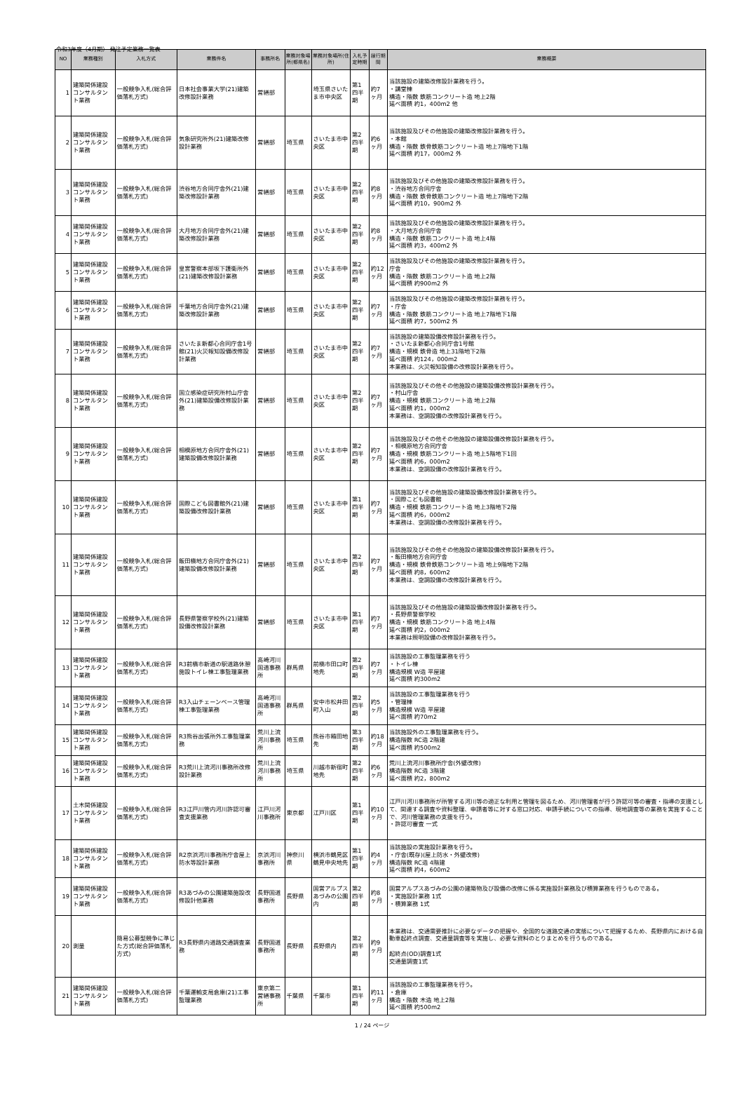令和3年度（4月期） 発注予定業務一覧表
| NO | 業務種別 | 入札方式 | 業務件名 | 事務所名 | 業務対象場所(都県名) | 業務対象場所(住所) | 入札予定時期 | 履行期間 | 業務概要 |
| --- | --- | --- | --- | --- | --- | --- | --- | --- | --- |
| 1 | 建築関係建設コンサルタント業務 | 一般競争入札(総合評価落札方式) | 日本社会事業大学(21)建築改修設計業務 | 営繕部 | | 埼玉県さいたま市中央区 | 第1四半期 | 約7ヶ月 | 当該施設の建築改修設計業務を行う。 ・講堂棟 構造・階数 鉄筋コンクリート造 地上2階 延べ面積 約1，400m2 他 |
| 2 | 建築関係建設コンサルタント業務 | 一般競争入札(総合評価落札方式) | 気象研究所外(21)建築改修設計業務 | 営繕部 | 埼玉県 | さいたま市中央区 | 第2四半期 | 約6ヶ月 | 当該施設及びその他施設の建築改修設計業務を行う。 ・本館 構造・階数 鉄骨鉄筋コンクリート造 地上7階地下1階 延べ面積 約17，000m2 外 |
| 3 | 建築関係建設コンサルタント業務 | 一般競争入札(総合評価落札方式) | 渋谷地方合同庁舎外(21)建築改修設計業務 | 営繕部 | 埼玉県 | さいたま市中央区 | 第2四半期 | 約8ヶ月 | 当該施設及びその他施設の建築改修設計業務を行う。 ・渋谷地方合同庁舎 構造・階数 鉄骨鉄筋コンクリート造 地上7階地下2階 延べ面積 約10，900m2 外 |
| 4 | 建築関係建設コンサルタント業務 | 一般競争入札(総合評価落札方式) | 大月地方合同庁舎外(21)建築改修設計業務 | 営繕部 | 埼玉県 | さいたま市中央区 | 第2四半期 | 約8ヶ月 | 当該施設及びその他施設の建築改修設計業務を行う。 ・大月地方合同庁舎 構造・階数 鉄筋コンクリート造 地上4階 延べ面積 約3，400m2 外 |
| 5 | 建築関係建設コンサルタント業務 | 一般競争入札(総合評価落札方式) | 皇宮警察本部坂下護衛所外(21)建築改修設計業務 | 営繕部 | 埼玉県 | さいたま市中央区 | 第2四半期 | 約12ヶ月 | 当該施設及びその他施設の建築改修設計業務を行う。 庁舎 構造・階数 鉄筋コンクリート造 地上2階 延べ面積 約900m2 外 |
| 6 | 建築関係建設コンサルタント業務 | 一般競争入札(総合評価落札方式) | 千葉地方合同庁舎外(21)建築改修設計業務 | 営繕部 | 埼玉県 | さいたま市中央区 | 第2四半期 | 約7ヶ月 | 当該施設及びその他施設の建築改修設計業務を行う。 ・庁舎 構造・階数 鉄筋コンクリート造 地上7階地下1階 延べ面積 約7，500m2 外 |
| 7 | 建築関係建設コンサルタント業務 | 一般競争入札(総合評価落札方式) | さいたま新都心合同庁舎1号館(21)火災報知設備改修設計業務 | 営繕部 | 埼玉県 | さいたま市中央区 | 第2四半期 | 約7ヶ月 | 当該施設の建築設備改修設計業務を行う。 ・さいたま新都心合同庁舎1号館 構造・規模 鉄骨造 地上31階地下2階 延べ面積 約124，000m2 本業務は、火災報知設備の改修設計業務を行う。 |
| 8 | 建築関係建設コンサルタント業務 | 一般競争入札(総合評価落札方式) | 国立感染症研究所村山庁舎外(21)建築設備改修設計業務 | 営繕部 | 埼玉県 | さいたま市中央区 | 第2四半期 | 約7ヶ月 | 当該施設及びその他その他施設の建築設備改修設計業務を行う。 ・村山庁舎 構造・規模 鉄筋コンクリート造 地上2階 延べ面積 約1，000m2 本業務は、空調設備の改修設計業務を行う。 |
| 9 | 建築関係建設コンサルタント業務 | 一般競争入札(総合評価落札方式) | 相模原地方合同庁舎外(21)建築設備改修設計業務 | 営繕部 | 埼玉県 | さいたま市中央区 | 第2四半期 | 約7ヶ月 | 当該施設及びその他その他施設の建築設備改修設計業務を行う。 ・相模原地方合同庁舎 構造・規模 鉄筋コンクリート造 地上5階地下1回 延べ面積 約6，000m2 本業務は、空調設備の改修設計業務を行う。 |
| 10 | 建築関係建設コンサルタント業務 | 一般競争入札(総合評価落札方式) | 国際こども図書館外(21)建築設備改修設計業務 | 営繕部 | 埼玉県 | さいたま市中央区 | 第1四半期 | 約7ヶ月 | 当該施設及びその他施設の建築設備改修設計業務を行う。 ・国際こども図書館 構造・規模 鉄筋コンクリート造 地上3階地下2階 延べ面積 約6，000m2 本業務は、空調設備の改修設計業務を行う。 |
| 11 | 建築関係建設コンサルタント業務 | 一般競争入札(総合評価落札方式) | 飯田橋地方合同庁舎外(21)建築設備改修設計業務 | 営繕部 | 埼玉県 | さいたま市中央区 | 第2四半期 | 約7ヶ月 | 当該施設及びその他その他施設の建築設備改修設計業務を行う。 ・飯田橋地方合同庁舎 構造・規模 鉄骨鉄筋コンクリート造 地上9階地下2階 延べ面積 約8，600m2 本業務は、空調設備の改修設計業務を行う。 |
| 12 | 建築関係建設コンサルタント業務 | 一般競争入札(総合評価落札方式) | 長野県警察学校外(21)建築設備改修設計業務 | 営繕部 | 埼玉県 | さいたま市中央区 | 第1四半期 | 約7ヶ月 | 当該施設及びその他施設の建築設備改修設計業務を行う。 ・長野県警察学校 構造・規模 鉄筋コンクリート造 地上4階 延べ面積 約2，000m2 本業務は照明設備の改修設計業務を行う。 |
| 13 | 建築関係建設コンサルタント業務 | 一般競争入札(総合評価落札方式) | R3前橋市新道の駅道路休憩施設トイレ棟工事監理業務 | 高崎河川国道事務所 | 群馬県 | 前橋市田口町地先 | 第2四半期 | 約7ヶ月 | 当該施設の工事監理業務を行う ・トイレ棟 構造規模 W造 平屋建 延べ面積 約300m2 |
| 14 | 建築関係建設コンサルタント業務 | 一般競争入札(総合評価落札方式) | R3入山チェーンベース管理棟工事監理業務 | 高崎河川国道事務所 | 群馬県 | 安中市松井田町入山 | 第2四半期 | 約5ヶ月 | 当該施設の工事監理業務を行う ・管理棟 構造規模 W造 平屋建 延べ面積 約70m2 |
| 15 | 建築関係建設コンサルタント業務 | 一般競争入札(総合評価落札方式) | R3熊谷出張所外工事監理業務 | 荒川上流河川事務所 | 埼玉県 | 熊谷市箱田地先 | 第3四半期 | 約18ヶ月 | 当該施設外の工事監理業務を行う。 構造階数 RC造 2階建 延べ面積 約500m2 |
| 16 | 建築関係建設コンサルタント業務 | 一般競争入札(総合評価落札方式) | R3荒川上流河川事務所改修設計業務 | 荒川上流河川事務所 | 埼玉県 | 川越市新宿町地先 | 第2四半期 | 約6ヶ月 | 荒川上流河川事務所庁舎(外壁改修) 構造階数 RC造 3階建 延べ面積 約2，800m2 |
| 17 | 土木関係建設コンサルタント業務 | 一般競争入札(総合評価落札方式) | R3江戸川管内河川許認可審査支援業務 | 江戸川河川事務所 | 東京都 | 江戸川区 | 第1四半期 | 約10ヶ月 | 江戸川河川事務所が所管する河川等の適正な利用と管理を図るため、河川管理者が行う許認可等の審査・指導の支援として、関連する調査や資料整理、申請者等に対する窓口対応、申請手続についての指導、現地調査等の業務を実施することで、河川管理業務の支援を行う。 ・許認可審査 一式 |
| 18 | 建築関係建設コンサルタント業務 | 一般競争入札(総合評価落札方式) | R2京浜河川事務所庁舎屋上防水等設計業務 | 京浜河川事務所 | 神奈川県 | 横浜市鶴見区鶴見中央地先 | 第1四半期 | 約4ヶ月 | 当該施設の実施設計業務を行う。 ・庁舎(既存)(屋上防水・外壁改修) 構造階数 RC造 4階建 延べ面積 約4，600m2 |
| 19 | 建築関係建設コンサルタント業務 | 一般競争入札(総合評価落札方式) | R3あづみの公園建築施設改修設計他業務 | 長野国道事務所 | 長野県 | 国営アルプスあづみの公園内 | 第2四半期 | 約8ヶ月 | 国営アルプスあづみの公園の建築物及び設備の改修に係る実施設計業務及び積算業務を行うものである。 ・実施設計業務 1式 ・積算業務 1式 |
| 20 | 測量 | 簡易公募型競争に準じた方式(総合評価落札方式) | R3長野県内道路交通調査業務 | 長野国道事務所 | 長野県 | 長野県内 | 第2四半期 | 約9ヶ月 | 本業務は、交通需要推計に必要なデータの把握や、全国的な道路交通の実態について把握するため、長野県内における自動車起終点調査、交通量調査等を実施し、必要な資料のとりまとめを行うものである。 起終点(OD)調査1式 交通量調査1式 |
| 21 | 建築関係建設コンサルタント業務 | 一般競争入札(総合評価落札方式) | 千葉運輸支局倉庫(21)工事監理業務 | 東京第二営繕事務所 | 千葉県 | 千葉市 | 第1四半期 | 約11ヶ月 | 当該施設の工事監理業務を行う。 ・倉庫 構造・階数 木造 地上2階 延べ面積 約500m2 |
1 / 24 ページ